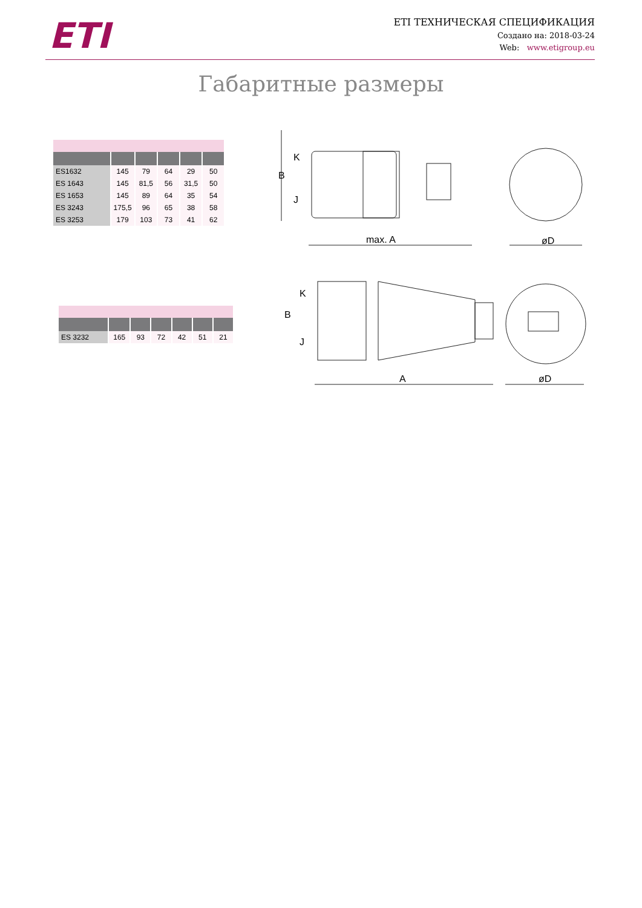ETI
ETI ТЕХНИЧЕСКАЯ СПЕЦИФИКАЦИЯ
Создано на: 2018-03-24
Web: www.etigroup.eu
Габаритные размеры
| ES1632 | 145 | 79 | 64 | 29 | 50 |
| ES 1643 | 145 | 81,5 | 56 | 31,5 | 50 |
| ES 1653 | 145 | 89 | 64 | 35 | 54 |
| ES 3243 | 175,5 | 96 | 65 | 38 | 58 |
| ES 3253 | 179 | 103 | 73 | 41 | 62 |
| ES 3232 | 165 | 93 | 72 | 42 | 51 | 21 |
max. A
øD
A
øD
B
K
J
B
K
J